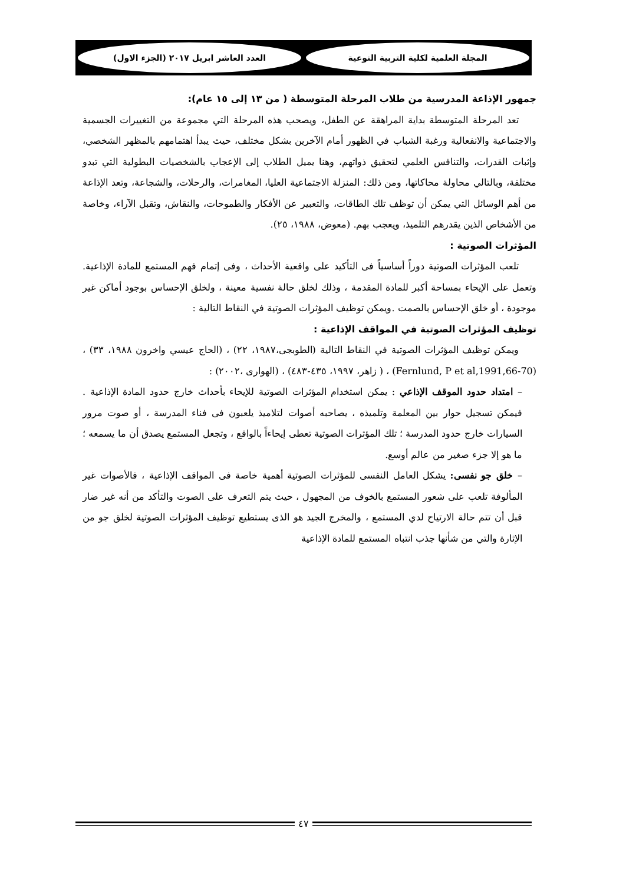المجلة العلمية لكلية التربية النوعية
العدد العاشر ابريل ٢٠١٧ (الجزء الاول)
جمهور الإذاعة المدرسية من طلاب المرحلة المتوسطة ( من ١٣ إلى ١٥ عام):
تعد المرحلة المتوسطة بداية المراهقة عن الطفل، ويصحب هذه المرحلة التي مجموعة من التغييرات الجسمية والاجتماعية والانفعالية ورغبة الشباب في الظهور أمام الآخرين بشكل مختلف، حيث يبدأ اهتمامهم بالمظهر الشخصي، وإثبات القدرات، والتنافس العلمي لتحقيق ذواتهم، وهنا يميل الطلاب إلى الإعجاب بالشخصيات البطولية التي تبدو مختلفة، وبالتالي محاولة محاكاتها، ومن ذلك: المنزلة الاجتماعية العليا، المغامرات، والرحلات، والشجاعة، وتعد الإذاعة من أهم الوسائل التي يمكن أن توظف تلك الطاقات، والتعبير عن الأفكار والطموحات، والنقاش، وتقبل الآراء، وخاصة من الأشخاص الذين يقدرهم التلميذ، ويعجب بهم. (معوض، ١٩٨٨، ٢٥).
المؤثرات الصوتية :
تلعب المؤثرات الصوتية دوراً أساسياً فى التأكيد على واقعية الأحداث ، وفى إتمام فهم المستمع للمادة الإذاعية. وتعمل على الإيحاء بمساحة أكبر للمادة المقدمة ، وذلك لخلق حالة نفسية معينة ، ولخلق الإحساس بوجود أماكن غير موجودة ، أو خلق الإحساس بالصمت .ويمكن توظيف المؤثرات الصوتية في النقاط التالية :
توظيف المؤثرات الصوتية في المواقف الإذاعية :
ويمكن توظيف المؤثرات الصوتية في النقاط التالية (الطوبجى،١٩٨٧، ٢٢) ، (الحاج عيسي واخرون ١٩٨٨، ٣٣) ، (Fernlund, P et al,1991,66-70) ، ( زاهر، ١٩٩٧، ٤٣٥-٤٨٣) ، (الهوارى ،٢٠٠٢) :
– امتداد حدود الموقف الإذاعي : يمكن استخدام المؤثرات الصوتية للإيحاء بأحداث خارج حدود المادة الإذاعية . فيمكن تسجيل حوار بين المعلمة وتلميذه ، يصاحبه أصوات لتلاميذ يلعبون فى فناء المدرسة ، أو صوت مرور السيارات خارج حدود المدرسة ؛ تلك المؤثرات الصوتية تعطى إيحاءاً بالواقع ، وتجعل المستمع يصدق أن ما يسمعه ؛ ما هو إلا جزء صغير من عالم أوسع.
– خلق جو نفسى: يشكل العامل النفسى للمؤثرات الصوتية أهمية خاصة فى المواقف الإذاعية ، فالأصوات غير المألوفة تلعب على شعور المستمع بالخوف من المجهول ، حيث يتم التعرف على الصوت والتأكد من أنه غير ضار قبل أن تتم حالة الارتياح لدي المستمع ، والمخرج الجيد هو الذى يستطيع توظيف المؤثرات الصوتية لخلق جو من الإثارة والتي من شأنها جذب انتباه المستمع للمادة الإذاعية
٤٧